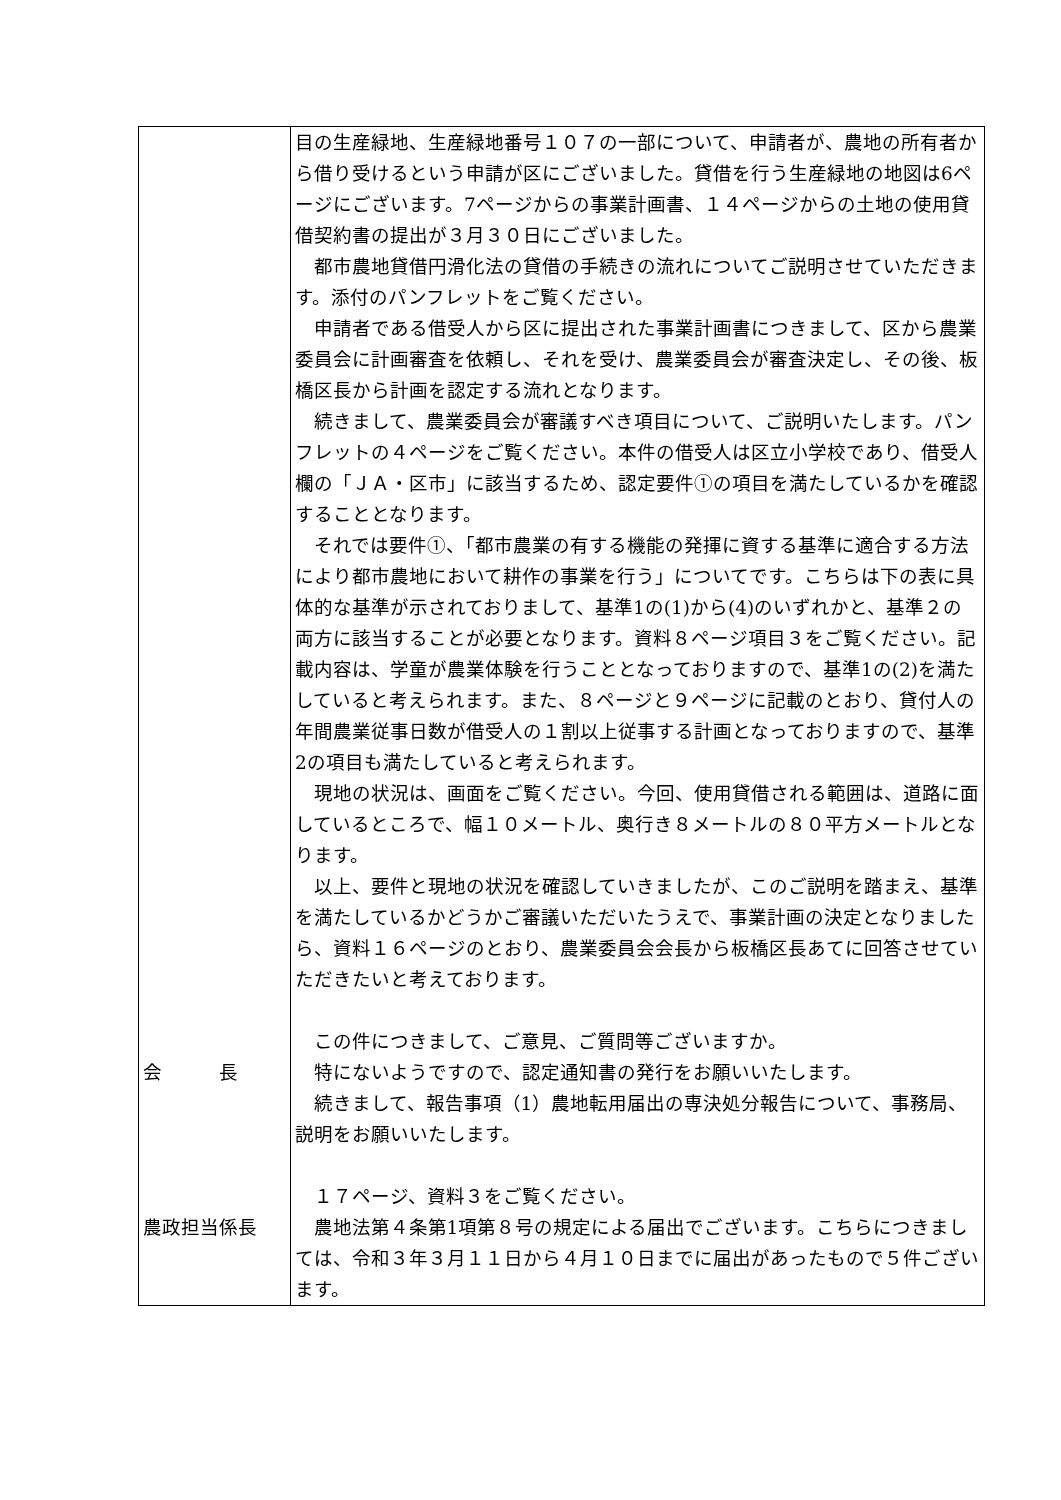| 会 長 農政担当係長 | 目の生産緑地、生産緑地番号１０７の一部について、申請者が、農地の所有者から借り受けるという申請が区にございました。貸借を行う生産緑地の地図は6ページにございます。7ページからの事業計画書、１４ページからの土地の使用貸借契約書の提出が３月３０日にございました。 都市農地貸借円滑化法の貸借の手続きの流れについてご説明させていただきます。添付のパンフレットをご覧ください。 申請者である借受人から区に提出された事業計画書につきまして、区から農業委員会に計画審査を依頼し、それを受け、農業委員会が審査決定し、その後、板橋区長から計画を認定する流れとなります。 続きまして、農業委員会が審議すべき項目について、ご説明いたします。パンフレットの４ページをご覧ください。本件の借受人は区立小学校であり、借受人欄の「ＪＡ・区市」に該当するため、認定要件①の項目を満たしているかを確認することとなります。 それでは要件①、「都市農業の有する機能の発揮に資する基準に適合する方法により都市農地において耕作の事業を行う」についてです。こちらは下の表に具体的な基準が示されておりまして、基準1の(1)から(4)のいずれかと、基準２の両方に該当することが必要となります。資料８ページ項目３をご覧ください。記載内容は、学童が農業体験を行うこととなっておりますので、基準1の(2)を満たしていると考えられます。また、８ページと９ページに記載のとおり、貸付人の年間農業従事日数が借受人の１割以上従事する計画となっておりますので、基準2の項目も満たしていると考えられます。 現地の状況は、画面をご覧ください。今回、使用貸借される範囲は、道路に面しているところで、幅１０メートル、奥行き８メートルの８０平方メートルとなります。 以上、要件と現地の状況を確認していきましたが、このご説明を踏まえ、基準を満たしているかどうかご審議いただいたうえで、事業計画の決定となりましたら、資料１６ページのとおり、農業委員会会長から板橋区長あてに回答させていただきたいと考えております。 この件につきまして、ご意見、ご質問等ございますか。 特にないようですので、認定通知書の発行をお願いいたします。 続きまして、報告事項（1）農地転用届出の専決処分報告について、事務局、説明をお願いいたします。 １７ページ、資料３をご覧ください。 農地法第４条第1項第８号の規定による届出でございます。こちらにつきましては、令和３年３月１１日から４月１０日までに届出があったもので５件ございます。 |